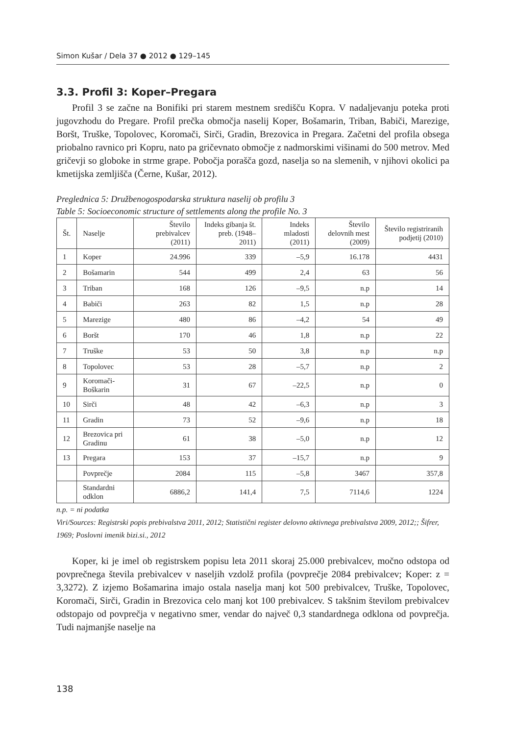Simon Kušar / Dela 37 ● 2012 ● 129–145
3.3. Profil 3: Koper–Pregara
Profil 3 se začne na Bonifiki pri starem mestnem središču Kopra. V nadaljevanju poteka proti jugovzhodu do Pregare. Profil prečka območja naselij Koper, Bošamarin, Triban, Babiči, Marezige, Boršt, Truške, Topolovec, Koromači, Sirči, Gradin, Brezovica in Pregara. Začetni del profila obsega priobalno ravnico pri Kopru, nato pa gričevnato območje z nadmorskimi višinami do 500 metrov. Med gričevji so globoke in strme grape. Pobočja porašča gozd, naselja so na slemenih, v njihovi okolici pa kmetijska zemljišča (Černe, Kušar, 2012).
Preglednica 5: Družbenogospodarska struktura naselij ob profilu 3
Table 5: Socioeconomic structure of settlements along the profile No. 3
| Št. | Naselje | Število prebivalcev (2011) | Indeks gibanja št. preb. (1948–2011) | Indeks mladosti (2011) | Število delovnih mest (2009) | Število registriranih podjetij (2010) |
| --- | --- | --- | --- | --- | --- | --- |
| 1 | Koper | 24.996 | 339 | –5,9 | 16.178 | 4431 |
| 2 | Bošamarin | 544 | 499 | 2,4 | 63 | 56 |
| 3 | Triban | 168 | 126 | –9,5 | n.p | 14 |
| 4 | Babiči | 263 | 82 | 1,5 | n.p | 28 |
| 5 | Marezige | 480 | 86 | –4,2 | 54 | 49 |
| 6 | Boršt | 170 | 46 | 1,8 | n.p | 22 |
| 7 | Truške | 53 | 50 | 3,8 | n.p | n.p |
| 8 | Topolovec | 53 | 28 | –5,7 | n.p | 2 |
| 9 | Koromači-Boškarin | 31 | 67 | –22,5 | n.p | 0 |
| 10 | Sirči | 48 | 42 | –6,3 | n.p | 3 |
| 11 | Gradin | 73 | 52 | –9,6 | n.p | 18 |
| 12 | Brezovica pri Gradinu | 61 | 38 | –5,0 | n.p | 12 |
| 13 | Pregara | 153 | 37 | –15,7 | n.p | 9 |
| | Povprečje | 2084 | 115 | –5,8 | 3467 | 357,8 |
| | Standardni odklon | 6886,2 | 141,4 | 7,5 | 7114,6 | 1224 |
n.p. = ni podatka
Viri/Sources: Registrski popis prebivalstva 2011, 2012; Statistični register delovno aktivnega prebivalstva 2009, 2012;; Šifrer, 1969; Poslovni imenik bizi.si., 2012
Koper, ki je imel ob registrskem popisu leta 2011 skoraj 25.000 prebivalcev, močno odstopa od povprečnega števila prebivalcev v naseljih vzdolž profila (povprečje 2084 prebivalcev; Koper: z = 3,3272). Z izjemo Bošamarina imajo ostala naselja manj kot 500 prebivalcev, Truške, Topolovec, Koromači, Sirči, Gradin in Brezovica celo manj kot 100 prebivalcev. S takšnim številom prebivalcev odstopajo od povprečja v negativno smer, vendar do največ 0,3 standardnega odklona od povprečja. Tudi najmanjše naselje na
138